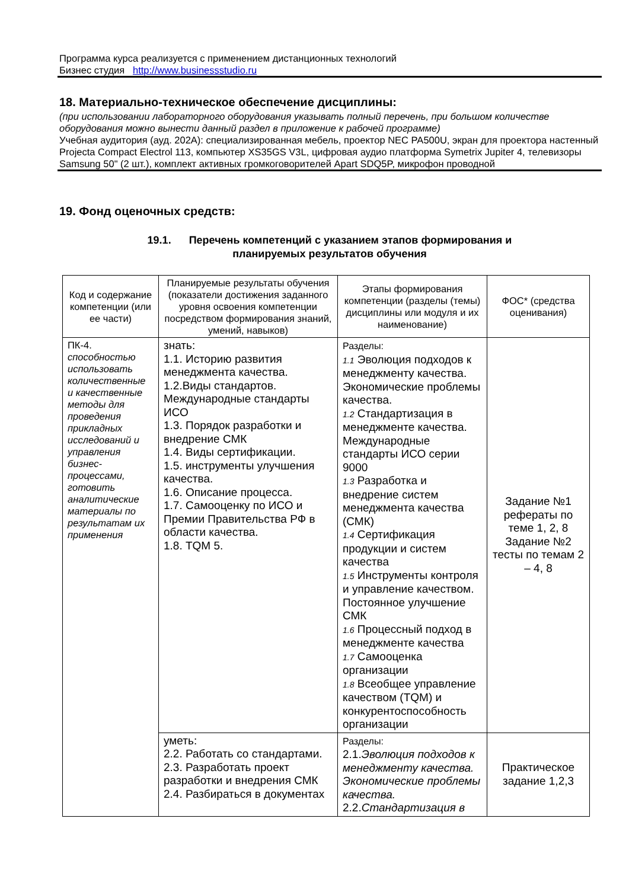Программа курса реализуется с применением дистанционных технологий
Бизнес студия http://www.businessstudio.ru
18. Материально-техническое обеспечение дисциплины:
(при использовании лабораторного оборудования указывать полный перечень, при большом количестве оборудования можно вынести данный раздел в приложение к рабочей программе)
Учебная аудитория (ауд. 202А): специализированная мебель, проектор NEC PA500U, экран для проектора настенный Projecta Compact Electrol 113, компьютер XS35GS V3L, цифровая аудио платформа Symetrix Jupiter 4, телевизоры Samsung 50" (2 шт.), комплект активных громкоговорителей Apart SDQ5P, микрофон проводной
19. Фонд оценочных средств:
19.1. Перечень компетенций с указанием этапов формирования и
планируемых результатов обучения
| Код и содержание компетенции (или ее части) | Планируемые результаты обучения (показатели достижения заданного уровня освоения компетенции посредством формирования знаний, умений, навыков) | Этапы формирования компетенции (разделы (темы) дисциплины или модуля и их наименование) | ФОС* (средства оценивания) |
| --- | --- | --- | --- |
| ПК-4. способностью использовать количественные и качественные методы для проведения прикладных исследований и управления бизнес-процессами, готовить аналитические материалы по результатам их применения | знать: 1.1. Историю развития менеджмента качества. 1.2.Виды стандартов. Международные стандарты ИСО 1.3. Порядок разработки и внедрение СМК 1.4. Виды сертификации. 1.5. инструменты улучшения качества. 1.6. Описание процесса. 1.7. Самооценку по ИСО и Премии Правительства РФ в области качества. 1.8. TQM 5. | Разделы: 1.1 Эволюция подходов к менеджменту качества. Экономические проблемы качества. 1.2 Стандартизация в менеджменте качества. Международные стандарты ИСО серии 9000 1.3 Разработка и внедрение систем менеджмента качества (СМК) 1.4 Сертификация продукции и систем качества 1.5 Инструменты контроля и управление качеством. Постоянное улучшение СМК 1.6 Процессный подход в менеджменте качества 1.7 Самооценка организации 1.8 Всеобщее управление качеством (TQM) и конкурентоспособность организации | Задание №1 рефераты по теме 1, 2, 8 Задание №2 тесты по темам 2 – 4, 8 |
| | уметь: 2.2. Работать со стандартами. 2.3. Разработать проект разработки и внедрения СМК 2.4. Разбираться в документах | Разделы: 2.1. Эволюция подходов к менеджменту качества. Экономические проблемы качества. 2.2. Стандартизация в | Практическое задание 1,2,3 |